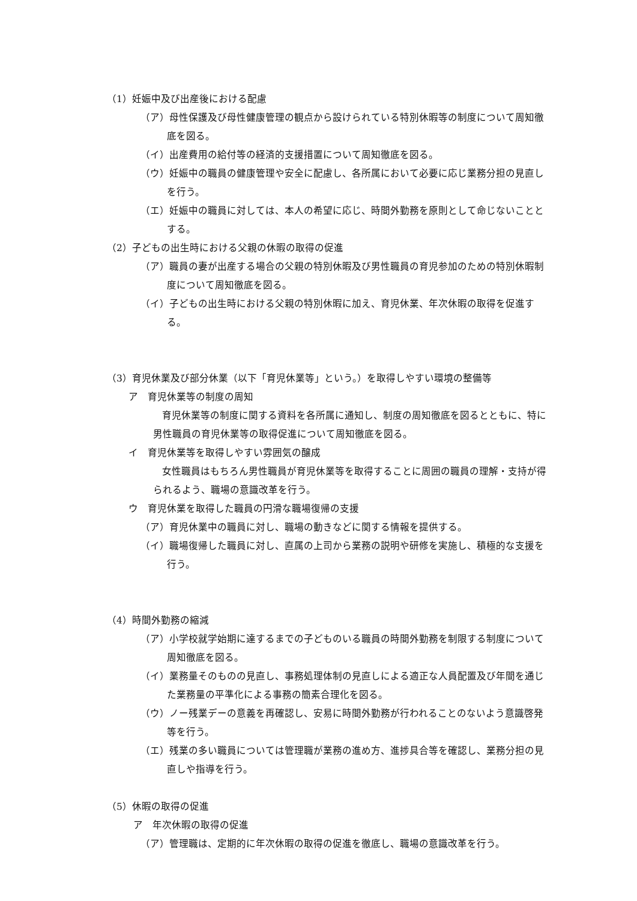（1）妊娠中及び出産後における配慮
（ア）母性保護及び母性健康管理の観点から設けられている特別休暇等の制度について周知徹底を図る。
（イ）出産費用の給付等の経済的支援措置について周知徹底を図る。
（ウ）妊娠中の職員の健康管理や安全に配慮し、各所属において必要に応じ業務分担の見直しを行う。
（エ）妊娠中の職員に対しては、本人の希望に応じ、時間外勤務を原則として命じないこととする。
（2）子どもの出生時における父親の休暇の取得の促進
（ア）職員の妻が出産する場合の父親の特別休暇及び男性職員の育児参加のための特別休暇制度について周知徹底を図る。
（イ）子どもの出生時における父親の特別休暇に加え、育児休業、年次休暇の取得を促進する。
（3）育児休業及び部分休業（以下「育児休業等」という。）を取得しやすい環境の整備等
ア　育児休業等の制度の周知
育児休業等の制度に関する資料を各所属に通知し、制度の周知徹底を図るとともに、特に男性職員の育児休業等の取得促進について周知徹底を図る。
イ　育児休業等を取得しやすい雰囲気の醸成
女性職員はもちろん男性職員が育児休業等を取得することに周囲の職員の理解・支持が得られるよう、職場の意識改革を行う。
ウ　育児休業を取得した職員の円滑な職場復帰の支援
（ア）育児休業中の職員に対し、職場の動きなどに関する情報を提供する。
（イ）職場復帰した職員に対し、直属の上司から業務の説明や研修を実施し、積極的な支援を行う。
（4）時間外勤務の縮減
（ア）小学校就学始期に達するまでの子どものいる職員の時間外勤務を制限する制度について周知徹底を図る。
（イ）業務量そのものの見直し、事務処理体制の見直しによる適正な人員配置及び年間を通じた業務量の平準化による事務の簡素合理化を図る。
（ウ）ノー残業デーの意義を再確認し、安易に時間外勤務が行われることのないよう意識啓発等を行う。
（エ）残業の多い職員については管理職が業務の進め方、進捗具合等を確認し、業務分担の見直しや指導を行う。
（5）休暇の取得の促進
ア　年次休暇の取得の促進
（ア）管理職は、定期的に年次休暇の取得の促進を徹底し、職場の意識改革を行う。